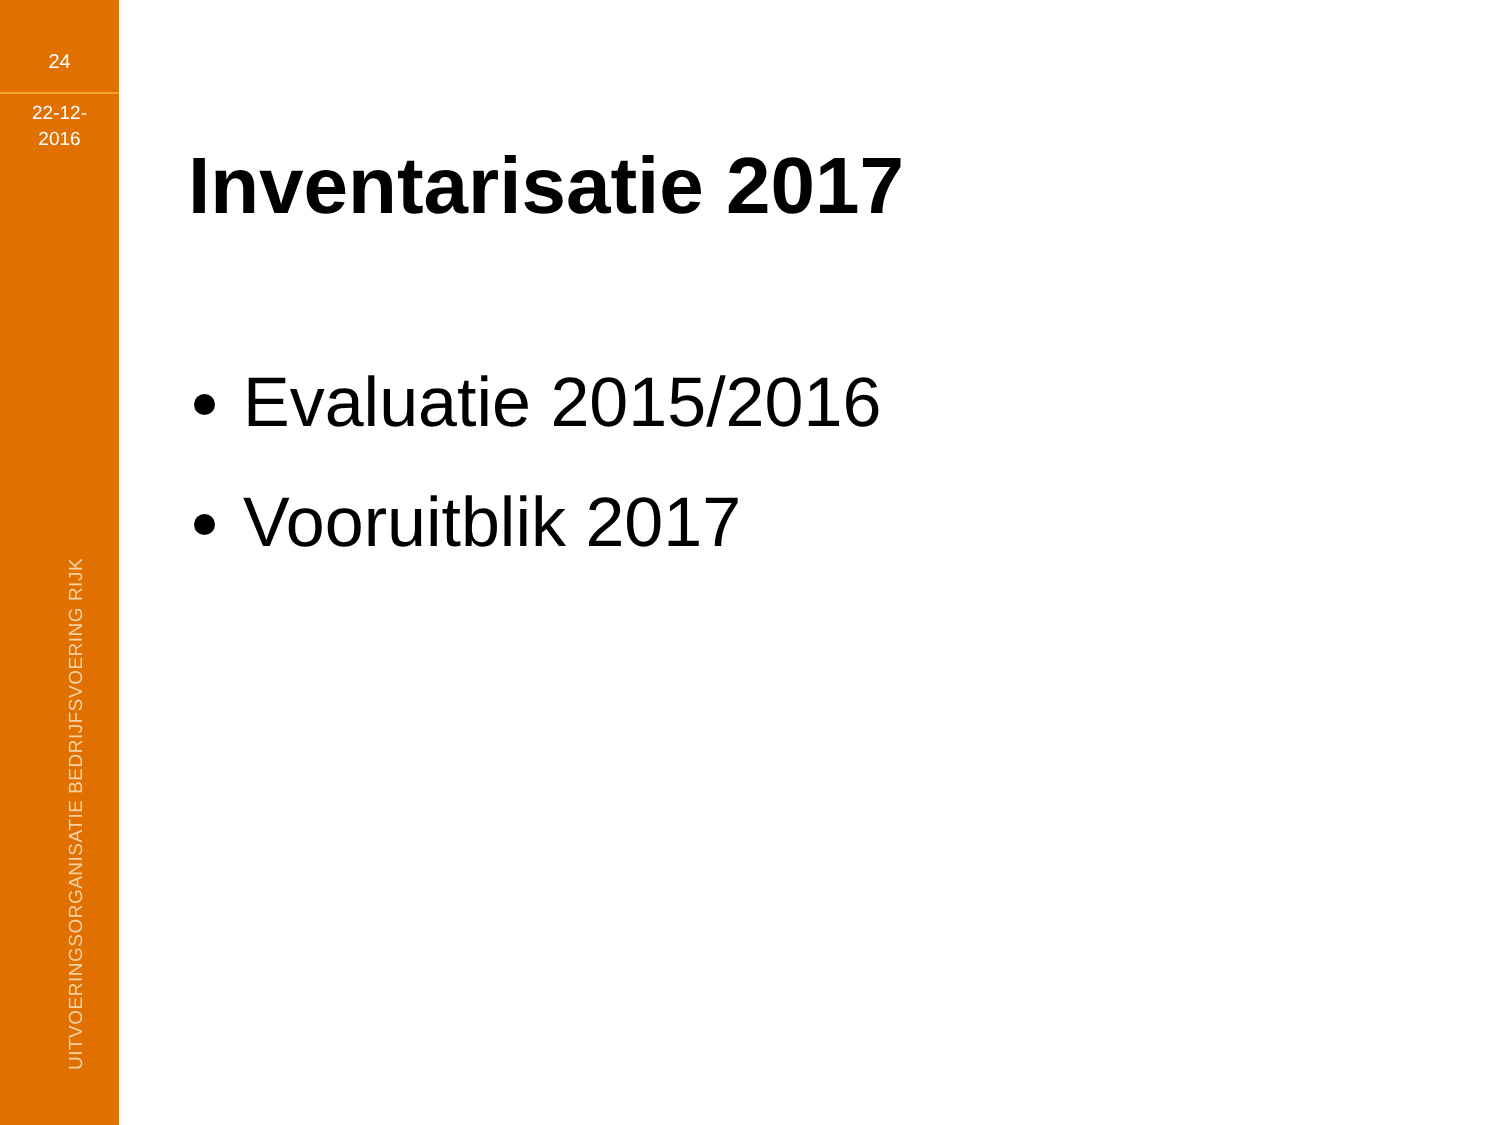24
22-12-
2016
UITVOERINGSORGANISATIE BEDRIJFSVOERING RIJK
Inventarisatie 2017
Evaluatie 2015/2016
Vooruitblik 2017